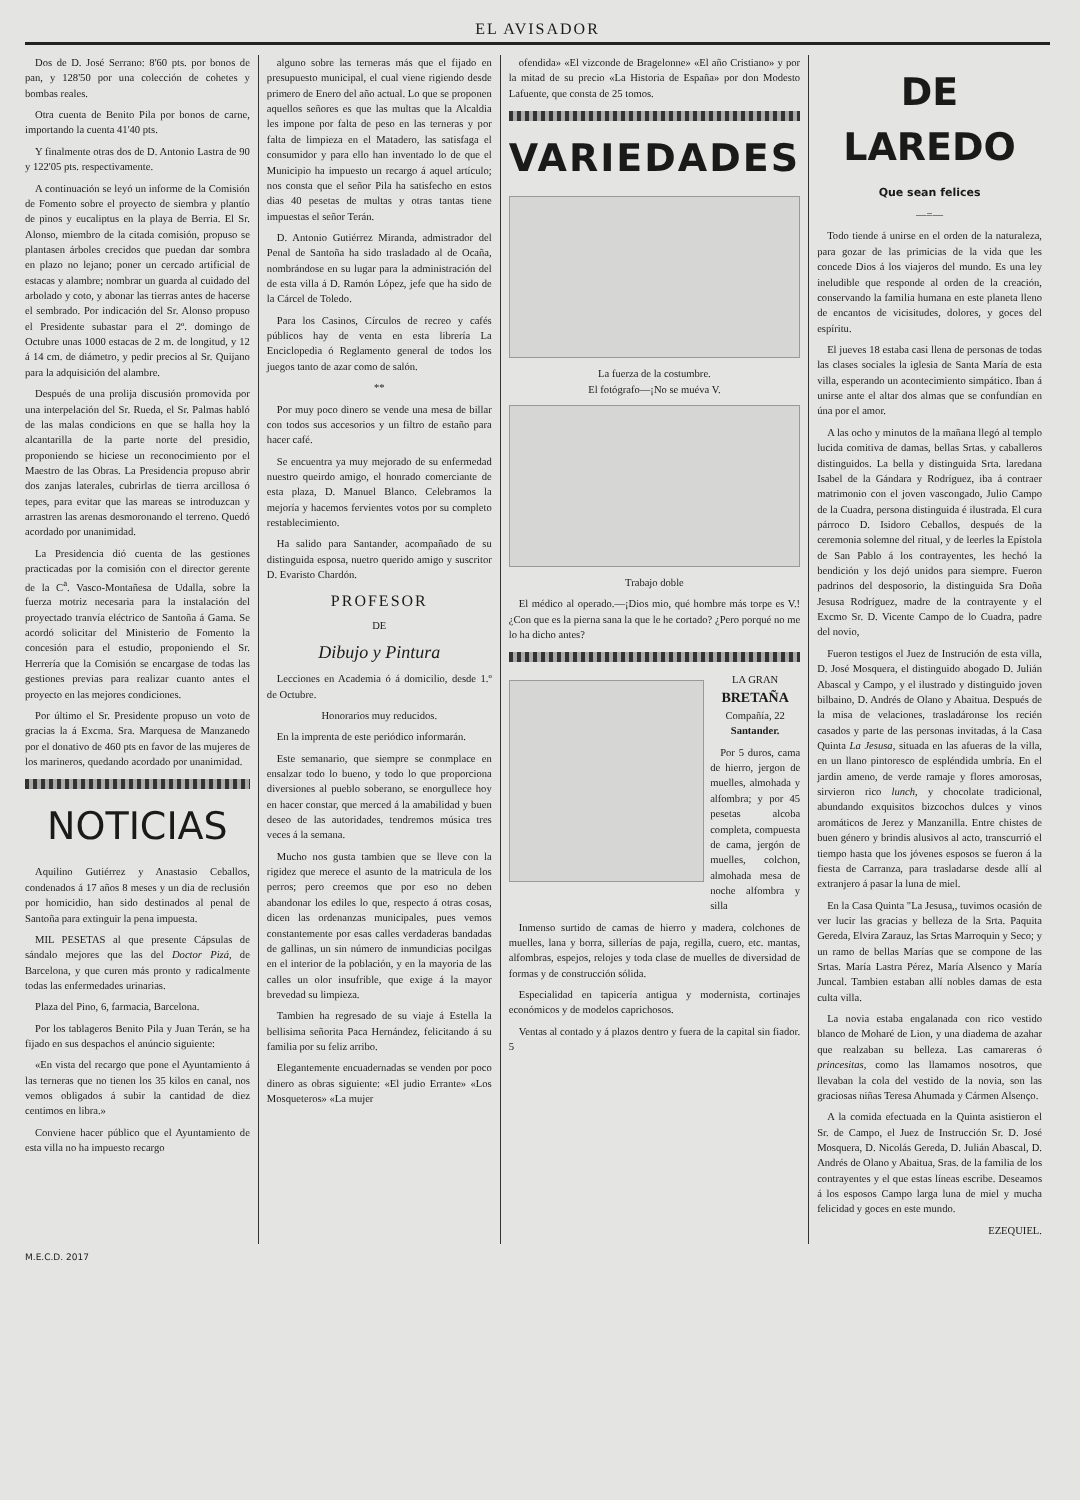EL AVISADOR
Dos de D. José Serrano: 8'60 pts. por bonos de pan, y 128'50 por una colección de cohetes y bombas reales.
Otra cuenta de Benito Pila por bonos de carne, importando la cuenta 41'40 pts.
Y finalmente otras dos de D. Antonio Lastra de 90 y 122'05 pts. respectivamente.
A continuación se leyó un informe de la Comisión de Fomento sobre el proyecto de siembra y plantío de pinos y eucaliptus en la playa de Berria. El Sr. Alonso, miembro de la citada comisión, propuso se plantasen árboles crecidos que puedan dar sombra en plazo no lejano; poner un cercado artificial de estacas y alambre; nombrar un guarda al cuidado del arbolado y coto, y abonar las tierras antes de hacerse el sembrado. Por indicación del Sr. Alonso propuso el Presidente subastar para el 2º. domingo de Octubre unas 1000 estacas de 2 m. de longitud, y 12 á 14 cm. de diámetro, y pedir precios al Sr. Quijano para la adquisición del alambre.
Después de una prolija discusión promovida por una interpelación del Sr. Rueda, el Sr. Palmas habló de las malas condicions en que se halla hoy la alcantarilla de la parte norte del presidio, proponiendo se hiciese un reconocimiento por el Maestro de las Obras. La Presidencia propuso abrir dos zanjas laterales, cubrirlas de tierra arcillosa ó tepes, para evitar que las mareas se introduzcan y arrastren las arenas desmoronando el terreno. Quedó acordado por unanimidad.
La Presidencia dió cuenta de las gestiones practicadas por la comisión con el director gerente de la C<sup>a</sup>. Vasco-Montañesa de Udalla, sobre la fuerza motriz necesaria para la instalación del proyectado tranvía eléctrico de Santoña á Gama. Se acordó solicitar del Ministerio de Fomento la concesión para el estudio, proponiendo el Sr. Herrería que la Comisión se encargase de todas las gestiones previas para realizar cuanto antes el proyecto en las mejores condiciones.
Por último el Sr. Presidente propuso un voto de gracias la á Excma. Sra. Marquesa de Manzanedo por el donativo de 460 pts en favor de las mujeres de los marineros, quedando acordado por unanimidad.
NOTICIAS
Aquilino Gutiérrez y Anastasio Ceballos, condenados á 17 años 8 meses y un dia de reclusión por homicidio, han sido destinados al penal de Santoña para extinguir la pena impuesta.
MIL PESETAS al que presente Cápsulas de sándalo mejores que las del Doctor Pizá, de Barcelona, y que curen más pronto y radicalmente todas las enfermedades urinarias.
Plaza del Pino, 6, farmacia, Barcelona.
Por los tablageros Benito Pila y Juan Terán, se ha fijado en sus despachos el anúncio siguiente:
«En vista del recargo que pone el Ayuntamiento á las terneras que no tienen los 35 kilos en canal, nos vemos obligados á subir la cantidad de diez centimos en libra.»
Conviene hacer público que el Ayuntamiento de esta villa no ha impuesto recargo
alguno sobre las terneras más que el fijado en presupuesto municipal, el cual viene rigiendo desde primero de Enero del año actual. Lo que se proponen aquellos señores es que las multas que la Alcaldia les impone por falta de peso en las terneras y por falta de limpieza en el Matadero, las satisfaga el consumidor y para ello han inventado lo de que el Municipio ha impuesto un recargo á aquel artículo; nos consta que el señor Pila ha satisfecho en estos dias 40 pesetas de multas y otras tantas tiene impuestas el señor Terán.
D. Antonio Gutiérrez Miranda, admistrador del Penal de Santoña ha sido trasladado al de Ocaña, nombrándose en su lugar para la administración del de esta villa á D. Ramón López, jefe que ha sido de la Cárcel de Toledo.
Para los Casinos, Círculos de recreo y cafés públicos hay de venta en esta librería La Enciclopedia ó Reglamento general de todos los juegos tanto de azar como de salón.
**
Por muy poco dinero se vende una mesa de billar con todos sus accesorios y un filtro de estaño para hacer café.
Se encuentra ya muy mejorado de su enfermedad nuestro queirdo amigo, el honrado comerciante de esta plaza, D. Manuel Blanco. Celebramos la mejoría y hacemos fervientes votos por su completo restablecimiento.
Ha salido para Santander, acompañado de su distinguida esposa, nuetro querido amigo y suscritor D. Evaristo Chardón.
PROFESOR
DE
Dibujo y Pintura
Lecciones en Academia ó á domicilio, desde 1.º de Octubre.
Honorarios muy reducidos.
En la imprenta de este periódico informarán.
Este semanario, que siempre se conmplace en ensalzar todo lo bueno, y todo lo que proporciona diversiones al pueblo soberano, se enorgullece hoy en hacer constar, que merced á la amabilidad y buen deseo de las autoridades, tendremos música tres veces á la semana.
Mucho nos gusta tambien que se lleve con la rigidez que merece el asunto de la matricula de los perros; pero creemos que por eso no deben abandonar los ediles lo que, respecto á otras cosas, dicen las ordenanzas municipales, pues vemos constantemente por esas calles verdaderas bandadas de gallinas, un sin número de inmundicias pocilgas en el interior de la población, y en la mayoria de las calles un olor insufrible, que exige á la mayor brevedad su limpieza.
Tambien ha regresado de su viaje á Estella la bellisima señorita Paca Hernández, felicitando á su familia por su feliz arribo.
Elegantemente encuadernadas se venden por poco dinero as obras siguiente: «El judio Errante» «Los Mosqueteros» «La mujer
ofendida» «El vizconde de Bragelonne» «El año Cristiano» y por la mitad de su precio «La Historia de España» por don Modesto Lafuente, que consta de 25 tomos.
VARIEDADES
La fuerza de la costumbre.
El fotógrafo—¡No se muéva V.
Trabajo doble
El médico al operado.—¡Dios mio, qué hombre más torpe es V.! ¿Con que es la pierna sana la que le he cortado? ¿Pero porqué no me lo ha dicho antes?
LA GRAN
BRETAÑA
Compañía, 22
Santander.
Por 5 duros, cama de hierro, jergon de muelles, almohada y alfombra; y por 45 pesetas alcoba completa, compuesta de cama, jergón de muelles, colchon, almohada mesa de noche alfombra y silla
Inmenso surtido de camas de hierro y madera, colchones de muelles, lana y borra, sillerías de paja, regilla, cuero, etc. mantas, alfombras, espejos, relojes y toda clase de muelles de diversidad de formas y de construcción sólida.
Especialidad en tapicería antigua y modernista, cortinajes económicos y de modelos caprichosos.
Ventas al contado y á plazos dentro y fuera de la capital sin fiador. 5
DE LAREDO
Que sean felices
—=—
Todo tiende á unirse en el orden de la naturaleza, para gozar de las primicias de la vida que les concede Dios á los viajeros del mundo. Es una ley ineludible que responde al orden de la creación, conservando la familia humana en este planeta lleno de encantos de vicisitudes, dolores, y goces del espíritu.
El jueves 18 estaba casi llena de personas de todas las clases sociales la iglesia de Santa María de esta villa, esperando un acontecimiento simpático. Iban á unirse ante el altar dos almas que se confundían en úna por el amor.
A las ocho y minutos de la mañana llegó al templo lucida comitiva de damas, bellas Srtas. y caballeros distinguidos. La bella y distinguida Srta. laredana Isabel de la Gándara y Rodríguez, iba á contraer matrimonio con el joven vascongado, Julio Campo de la Cuadra, persona distinguida é ilustrada. El cura párroco D. Isidoro Ceballos, después de la ceremonia solemne del ritual, y de leerles la Epístola de San Pablo á los contrayentes, les hechó la bendición y los dejó unidos para siempre. Fueron padrinos del desposorio, la distinguida Sra Doña Jesusa Rodríguez, madre de la contrayente y el Excmo Sr. D. Vicente Campo de lo Cuadra, padre del novio,
Fueron testigos el Juez de Instrución de esta villa, D. José Mosquera, el distinguido abogado D. Julián Abascal y Campo, y el ilustrado y distinguido joven bilbaino, D. Andrés de Olano y Abaitua. Después de la misa de velaciones, trasladáronse los recién casados y parte de las personas invitadas, á la Casa Quinta La Jesusa, situada en las afueras de la villa, en un llano pintoresco de espléndida umbría. En el jardin ameno, de verde ramaje y flores amorosas, sirvieron rico lunch, y chocolate tradicional, abundando exquisitos bizcochos dulces y vinos aromáticos de Jerez y Manzanilla. Entre chistes de buen género y brindis alusivos al acto, transcurrió el tiempo hasta que los jóvenes esposos se fueron á la fiesta de Carranza, para trasladarse desde allí al extranjero á pasar la luna de miel.
En la Casa Quinta "La Jesusa,, tuvimos ocasión de ver lucir las gracias y belleza de la Srta. Paquita Gereda, Elvira Zarauz, las Srtas Marroquin y Seco; y un ramo de bellas Marías que se compone de las Srtas. María Lastra Pérez, María Alsenco y María Juncal. Tambien estaban allí nobles damas de esta culta villa.
La novia estaba engalanada con rico vestido blanco de Moharé de Lion, y una diadema de azahar que realzaban su belleza. Las camareras ó princesitas, como las llamamos nosotros, que llevaban la cola del vestido de la novia, son las graciosas niñas Teresa Ahumada y Cármen Alsenço.
A la comida efectuada en la Quinta asistieron el Sr. de Campo, el Juez de Instrucción Sr. D. José Mosquera, D. Nicolás Gereda, D. Julián Abascal, D. Andrés de Olano y Abaitua, Sras. de la familia de los contrayentes y el que estas líneas escribe. Deseamos á los esposos Campo larga luna de miel y mucha felicidad y goces en este mundo.
EZEQUIEL.
M.E.C.D. 2017